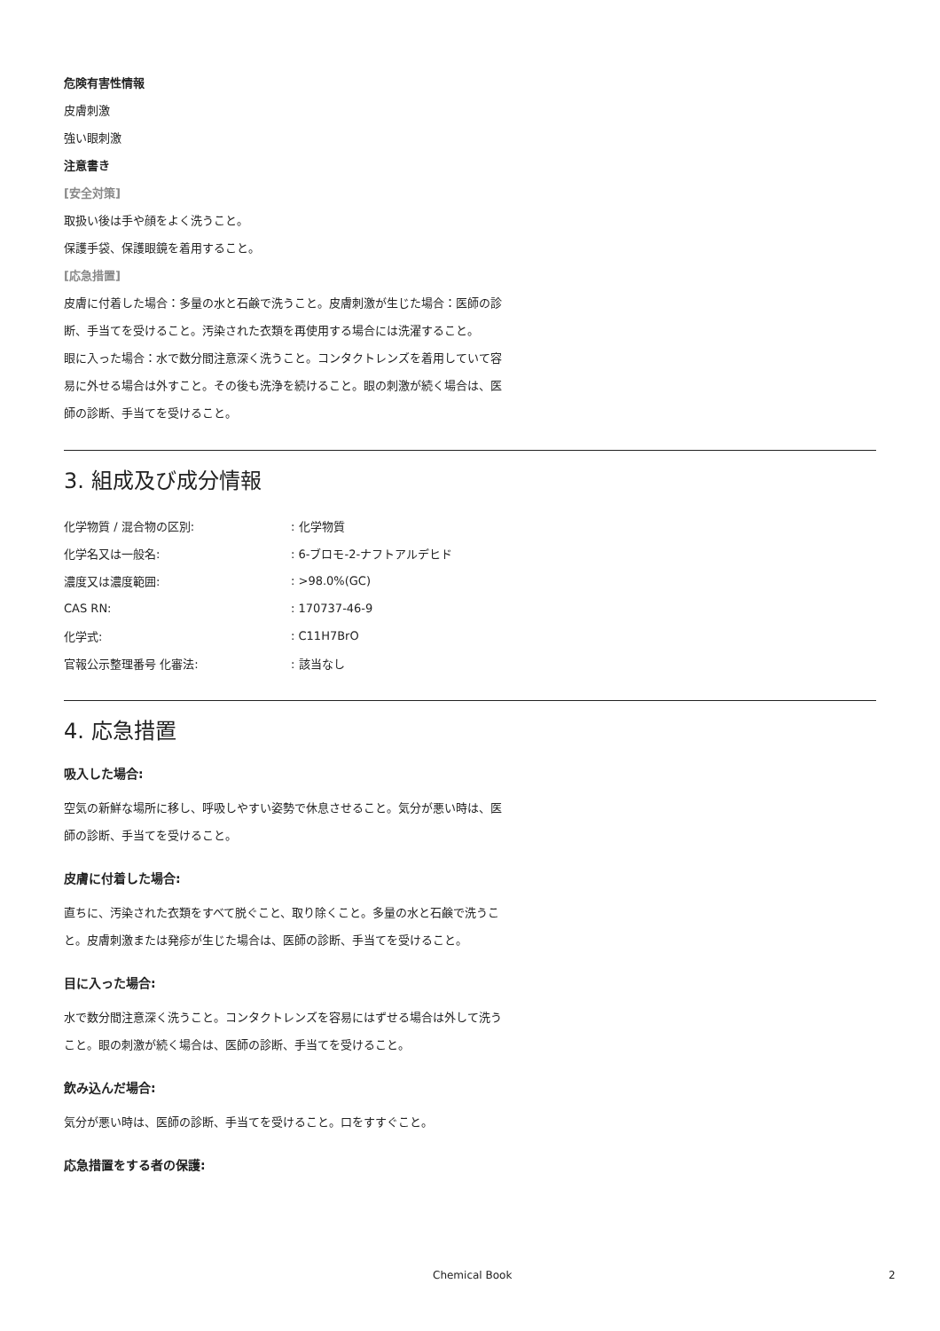危険有害性情報
皮膚刺激
強い眼刺激
注意書き
[安全対策]
取扱い後は手や顔をよく洗うこと。
保護手袋、保護眼鏡を着用すること。
[応急措置]
皮膚に付着した場合：多量の水と石鹸で洗うこと。皮膚刺激が生じた場合：医師の診断、手当てを受けること。汚染された衣類を再使用する場合には洗濯すること。
眼に入った場合：水で数分間注意深く洗うこと。コンタクトレンズを着用していて容易に外せる場合は外すこと。その後も洗浄を続けること。眼の刺激が続く場合は、医師の診断、手当てを受けること。
3. 組成及び成分情報
| 化学物質 / 混合物の区別: | : 化学物質 |
| 化学名又は一般名: | : 6-ブロモ-2-ナフトアルデヒド |
| 濃度又は濃度範囲: | : >98.0%(GC) |
| CAS RN: | : 170737-46-9 |
| 化学式: | : C11H7BrO |
| 官報公示整理番号 化審法: | : 該当なし |
4. 応急措置
吸入した場合:
空気の新鮮な場所に移し、呼吸しやすい姿勢で休息させること。気分が悪い時は、医師の診断、手当てを受けること。
皮膚に付着した場合:
直ちに、汚染された衣類をすべて脱ぐこと、取り除くこと。多量の水と石鹸で洗うこと。皮膚刺激または発疹が生じた場合は、医師の診断、手当てを受けること。
目に入った場合:
水で数分間注意深く洗うこと。コンタクトレンズを容易にはずせる場合は外して洗うこと。眼の刺激が続く場合は、医師の診断、手当てを受けること。
飲み込んだ場合:
気分が悪い時は、医師の診断、手当てを受けること。口をすすぐこと。
応急措置をする者の保護:
Chemical Book 2